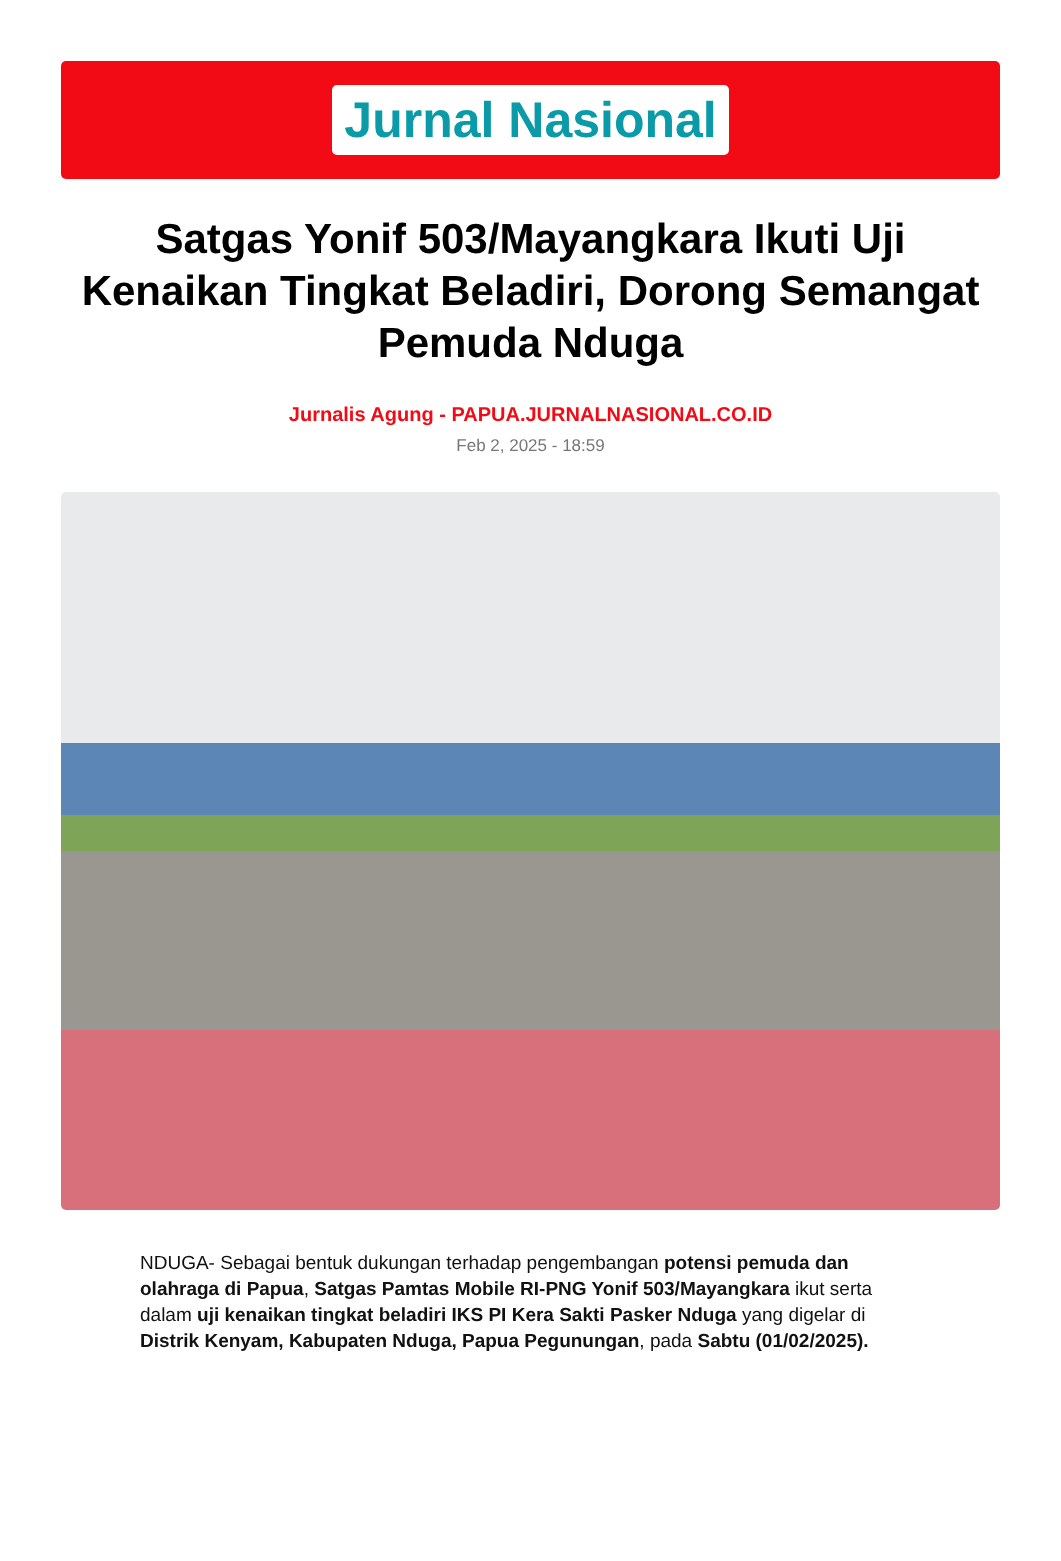Jurnal Nasional
Satgas Yonif 503/Mayangkara Ikuti Uji Kenaikan Tingkat Beladiri, Dorong Semangat Pemuda Nduga
Jurnalis Agung - PAPUA.JURNALNASIONAL.CO.ID
Feb 2, 2025 - 18:59
NDUGA- Sebagai bentuk dukungan terhadap pengembangan potensi pemuda dan olahraga di Papua, Satgas Pamtas Mobile RI-PNG Yonif 503/Mayangkara ikut serta dalam uji kenaikan tingkat beladiri IKS PI Kera Sakti Pasker Nduga yang digelar di Distrik Kenyam, Kabupaten Nduga, Papua Pegunungan, pada Sabtu (01/02/2025).